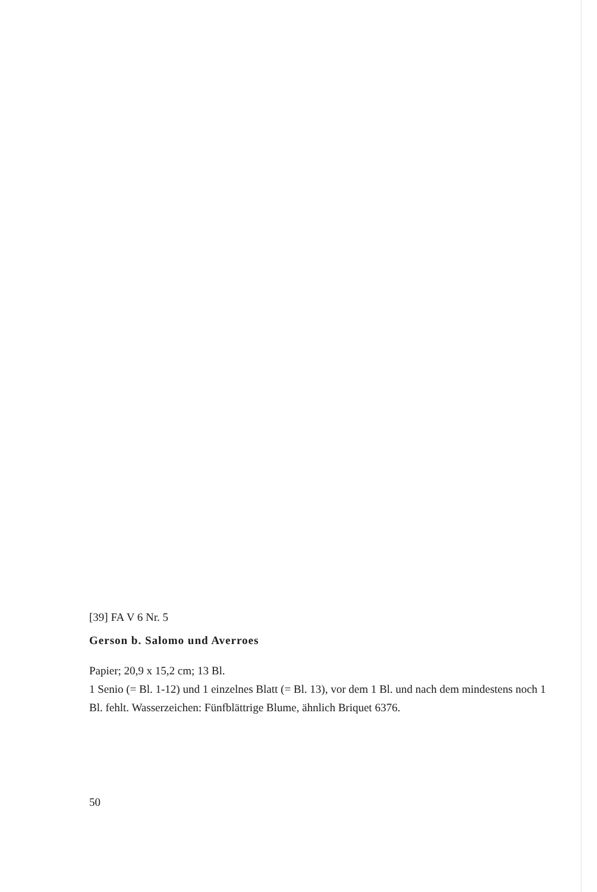[39] FA V 6 Nr. 5
Gerson b. Salomo und Averroes
Papier; 20,9 x 15,2 cm; 13 Bl.
1 Senio (= Bl. 1-12) und 1 einzelnes Blatt (= Bl. 13), vor dem 1 Bl. und nach dem mindestens noch 1 Bl. fehlt. Wasserzeichen: Fünfblättrige Blume, ähnlich Briquet 6376.
50